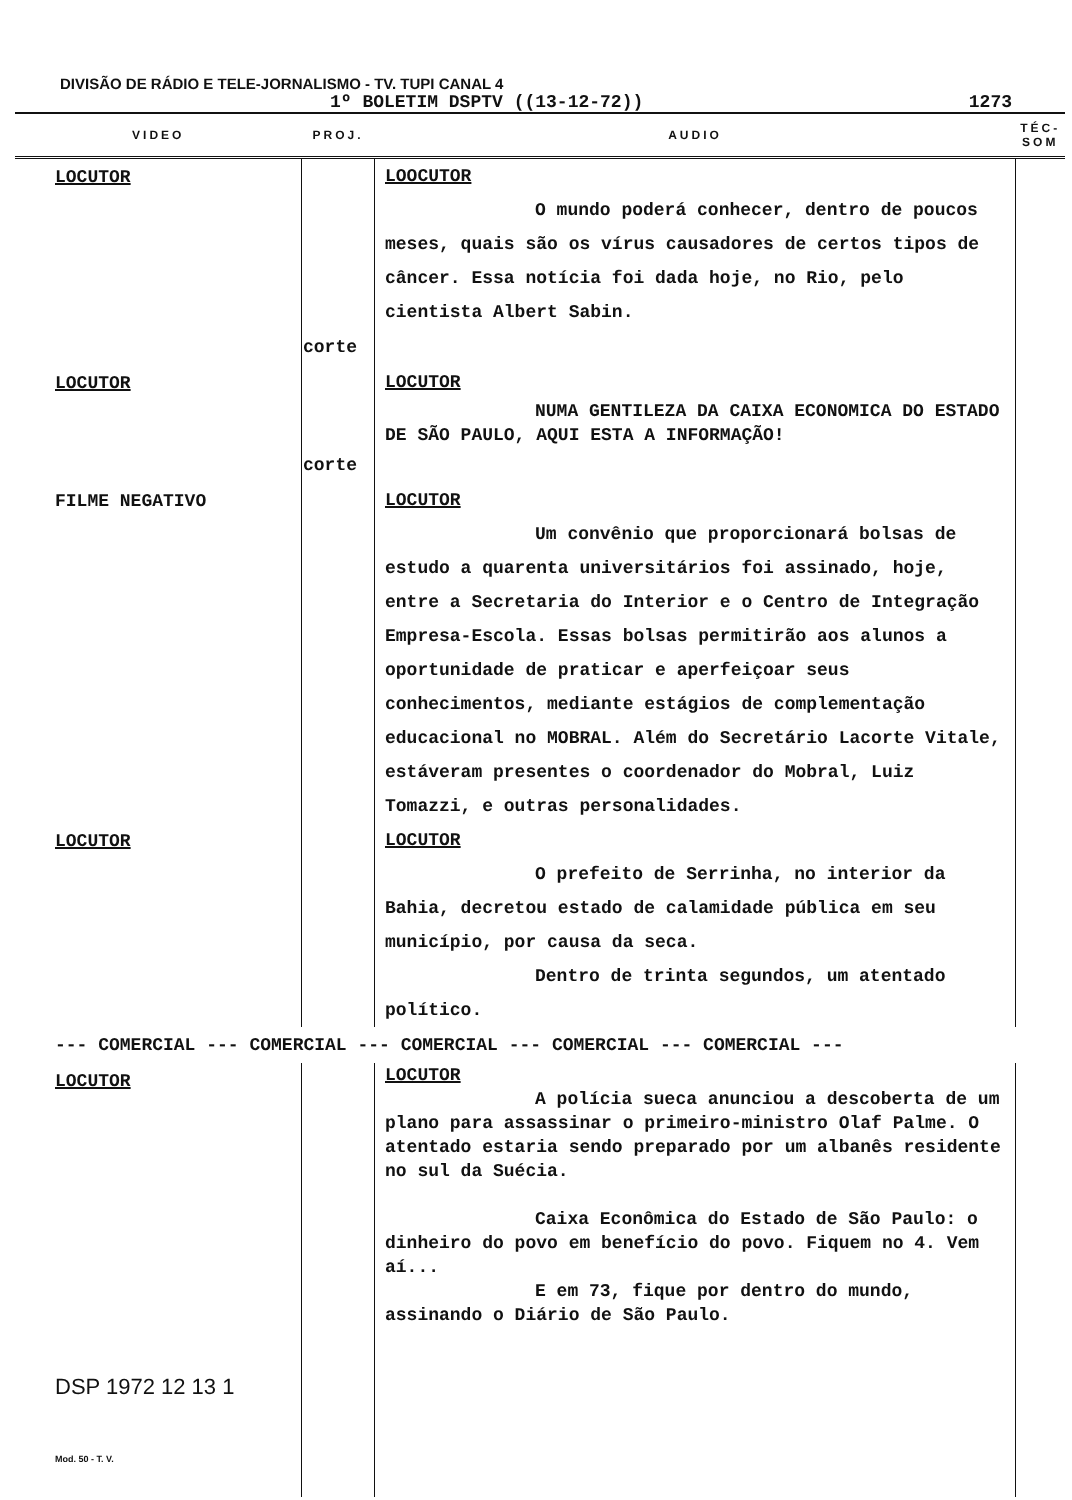DIVISÃO DE RÁDIO E TELE-JORNALISMO - TV. TUPI CANAL 4
1º BOLETIM DSPTV ((13-12-72)) 1273
| VIDEO | PROJ. | AUDIO | TÉC-SOM |
| --- | --- | --- | --- |
| LOCUTOR | | LOOCUTOR O mundo poderá conhecer, dentro de poucos meses, quais são os vírus causadores de certos tipos de câncer. Essa notícia foi dada hoje, no Rio, pelo cientista Albert Sabin. | |
| | corte | | |
| LOCUTOR | | LOCUTOR NUMA GENTILEZA DA CAIXA ECONOMICA DO ESTADO DE SÃO PAULO, AQUI ESTA A INFORMAÇÃO! | |
| | corte | | |
| FILME NEGATIVO | | LOCUTOR Um convênio que proporcionará bolsas de estudo a quarenta universitários foi assinado, hoje, entre a Secretaria do Interior e o Centro de Integração Empresa-Escola. Essas bolsas permitirão aos alunos a oportunidade de praticar e aperfeiçoar seus conhecimentos, mediante estágios de complementação educacional no MOBRAL. Além do Secretário Lacorte Vitale, estáveram presentes o coordenador do Mobral, Luiz Tomazzi, e outras personalidades. | |
| LOCUTOR | | LOCUTOR O prefeito de Serrinha, no interior da Bahia, decretou estado de calamidade pública em seu município, por causa da seca. Dentro de trinta segundos, um atentado político. | |
| --- COMERCIAL --- COMERCIAL --- COMERCIAL --- COMERCIAL --- COMERCIAL --- | | | |
| LOCUTOR DSP 1972 12 13 1 Mod. 50 - T. V. | | LOCUTOR A polícia sueca anunciou a descoberta de um plano para assassinar o primeiro-ministro Olaf Palme. O atentado estaria sendo preparado por um albanês residente no sul da Suécia. Caixa Econômica do Estado de São Paulo: o dinheiro do povo em benefício do povo. Fiquem no 4. Vem aí... E em 73, fique por dentro do mundo, assinando o Diário de São Paulo. | |